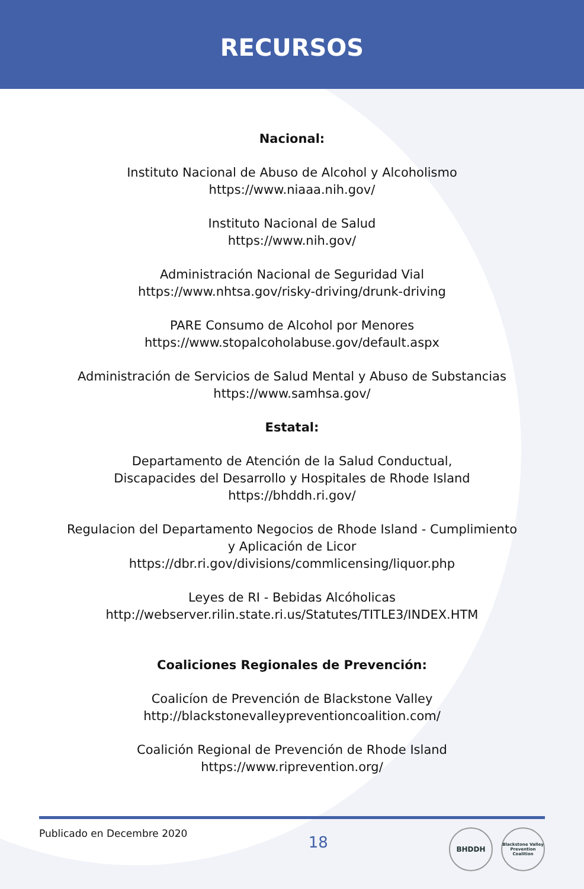RECURSOS
Nacional:
Instituto Nacional de Abuso de Alcohol y Alcoholismo
https://www.niaaa.nih.gov/
Instituto Nacional de Salud
https://www.nih.gov/
Administración Nacional de Seguridad Vial
https://www.nhtsa.gov/risky-driving/drunk-driving
PARE Consumo de Alcohol por Menores
https://www.stopalcoholabuse.gov/default.aspx
Administración de Servicios de Salud Mental y Abuso de Substancias
https://www.samhsa.gov/
Estatal:
Departamento de Atención de la Salud Conductual,
Discapacides del Desarrollo y Hospitales de Rhode Island
https://bhddh.ri.gov/
Regulacion del Departamento Negocios de Rhode Island - Cumplimiento
y Aplicación de Licor
https://dbr.ri.gov/divisions/commlicensing/liquor.php
Leyes de RI - Bebidas Alcóholicas
http://webserver.rilin.state.ri.us/Statutes/TITLE3/INDEX.HTM
Coaliciones Regionales de Prevención:
Coalicíon de Prevención de Blackstone Valley
http://blackstonevalleypreventioncoalition.com/
Coalición Regional de Prevención de Rhode Island
https://www.riprevention.org/
Publicado en Decembre 2020
18
BHDDH
Blackstone Valley Prevention Coalition